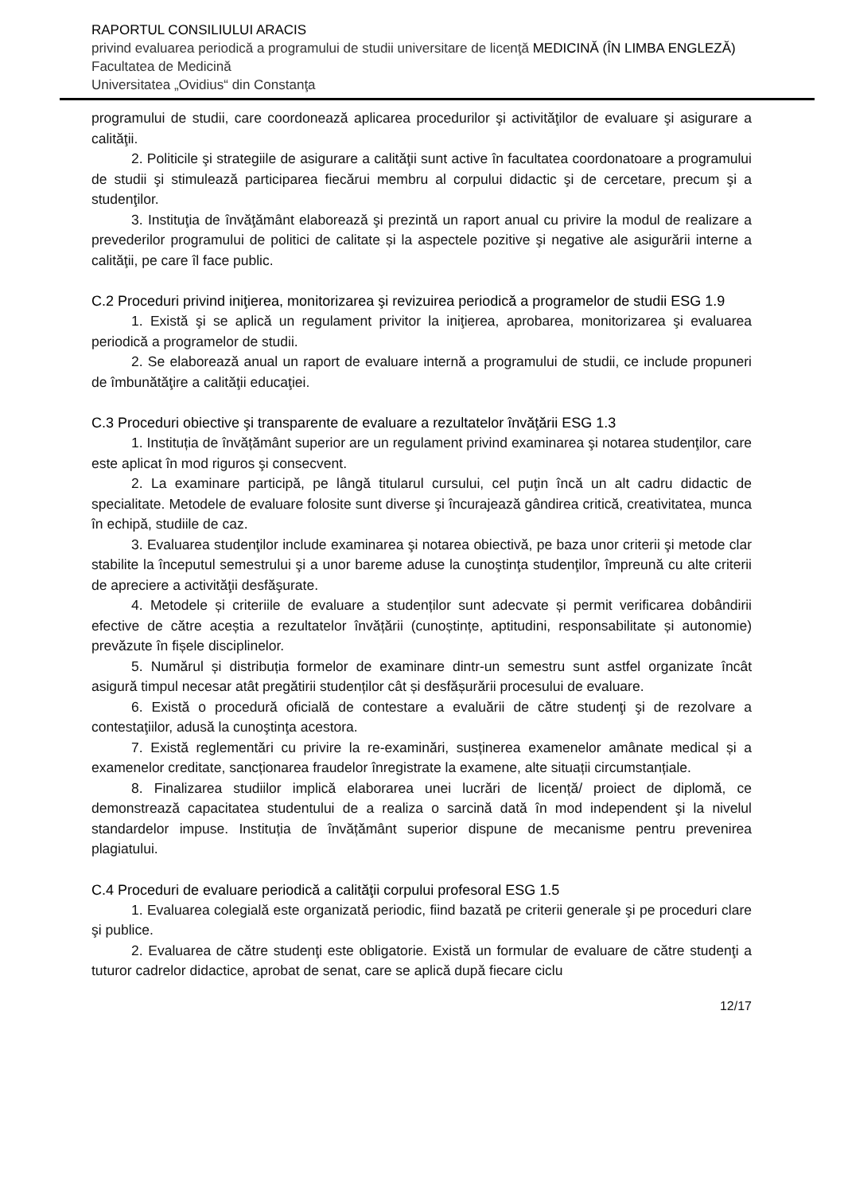RAPORTUL CONSILIULUI ARACIS
privind evaluarea periodică a programului de studii universitare de licenţă MEDICINĂ (ÎN LIMBA ENGLEZĂ)
Facultatea de Medicină
Universitatea „Ovidius“ din Constanţa
programului de studii, care coordonează aplicarea procedurilor şi activităţilor de evaluare şi asigurare a calităţii.
2. Politicile şi strategiile de asigurare a calităţii sunt active în facultatea coordonatoare a programului de studii şi stimulează participarea fiecărui membru al corpului didactic şi de cercetare, precum şi a studenţilor.
3. Instituţia de învăţământ elaborează şi prezintă un raport anual cu privire la modul de realizare a prevederilor programului de politici de calitate și la aspectele pozitive şi negative ale asigurării interne a calităţii, pe care îl face public.
C.2 Proceduri privind iniţierea, monitorizarea şi revizuirea periodică a programelor de studii ESG 1.9
1. Există şi se aplică un regulament privitor la iniţierea, aprobarea, monitorizarea şi evaluarea periodică a programelor de studii.
2. Se elaborează anual un raport de evaluare internă a programului de studii, ce include propuneri de îmbunătăţire a calităţii educaţiei.
C.3 Proceduri obiective şi transparente de evaluare a rezultatelor învăţării ESG 1.3
1. Instituția de învățământ superior are un regulament privind examinarea şi notarea studenţilor, care este aplicat în mod riguros şi consecvent.
2. La examinare participă, pe lângă titularul cursului, cel puţin încă un alt cadru didactic de specialitate. Metodele de evaluare folosite sunt diverse şi încurajează gândirea critică, creativitatea, munca în echipă, studiile de caz.
3. Evaluarea studenţilor include examinarea şi notarea obiectivă, pe baza unor criterii şi metode clar stabilite la începutul semestrului şi a unor bareme aduse la cunoştinţa studenţilor, împreună cu alte criterii de apreciere a activităţii desfăşurate.
4. Metodele și criteriile de evaluare a studenților sunt adecvate și permit verificarea dobândirii efective de către aceștia a rezultatelor învățării (cunoștințe, aptitudini, responsabilitate și autonomie) prevăzute în fișele disciplinelor.
5. Numărul și distribuția formelor de examinare dintr-un semestru sunt astfel organizate încât asigură timpul necesar atât pregătirii studenților cât și desfășurării procesului de evaluare.
6. Există o procedură oficială de contestare a evaluării de către studenţi şi de rezolvare a contestaţiilor, adusă la cunoştinţa acestora.
7. Există reglementări cu privire la re-examinări, susținerea examenelor amânate medical și a examenelor creditate, sancționarea fraudelor înregistrate la examene, alte situații circumstanțiale.
8. Finalizarea studiilor implică elaborarea unei lucrări de licență/ proiect de diplomă, ce demonstrează capacitatea studentului de a realiza o sarcină dată în mod independent şi la nivelul standardelor impuse. Instituția de învățământ superior dispune de mecanisme pentru prevenirea plagiatului.
C.4 Proceduri de evaluare periodică a calităţii corpului profesoral ESG 1.5
1. Evaluarea colegială este organizată periodic, fiind bazată pe criterii generale şi pe proceduri clare şi publice.
2. Evaluarea de către studenţi este obligatorie. Există un formular de evaluare de către studenţi a tuturor cadrelor didactice, aprobat de senat, care se aplică după fiecare ciclu
12/17